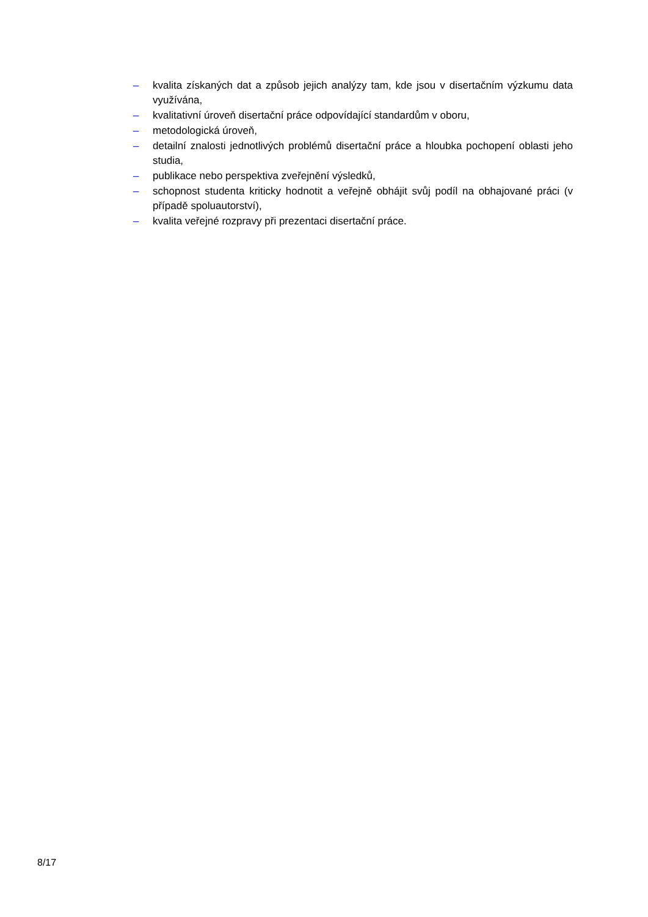– kvalita získaných dat a způsob jejich analýzy tam, kde jsou v disertačním výzkumu data využívána,
– kvalitativní úroveň disertační práce odpovídající standardům v oboru,
– metodologická úroveň,
– detailní znalosti jednotlivých problémů disertační práce a hloubka pochopení oblasti jeho studia,
– publikace nebo perspektiva zveřejnění výsledků,
– schopnost studenta kriticky hodnotit a veřejně obhájit svůj podíl na obhajované práci (v případě spoluautorství),
– kvalita veřejné rozpravy při prezentaci disertační práce.
8/17